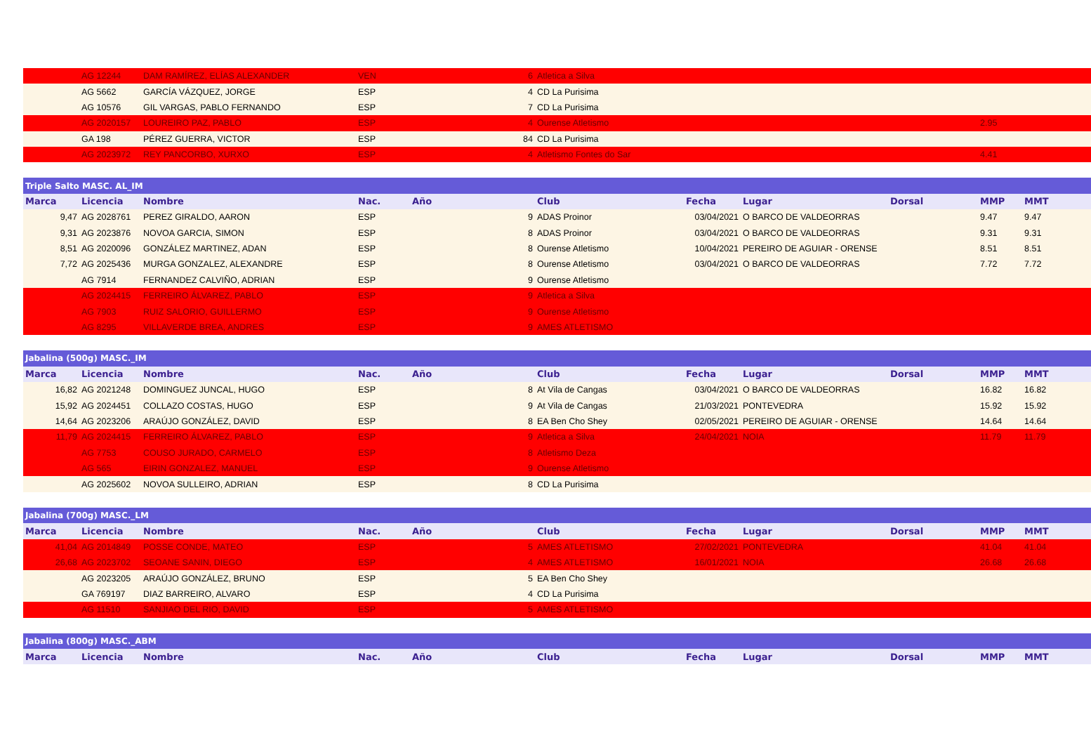| | AG 12244 | DAM RAMÍREZ, ELÍAS ALEXANDER | VEN | | 6 | Atletica a Silva | | | | | |
| | AG 5662 | GARCÍA VÁZQUEZ, JORGE | ESP | | 4 | CD La Purisima | | | | | |
| | AG 10576 | GIL VARGAS, PABLO FERNANDO | ESP | | 7 | CD La Purisima | | | | | |
| | AG 2020157 | LOUREIRO PAZ, PABLO | ESP | | 4 | Ourense Atletismo | | | | 2.95 | |
| | GA 198 | PÉREZ GUERRA, VICTOR | ESP | | 84 | CD La Purisima | | | | | |
| | AG 2023972 | REY PANCORBO, XURXO | ESP | | 4 | Atletismo Fontes do Sar | | | | 4.41 | |
| Triple Salto MASC. AL_IM | | | | | | | | | | | |
| --- | --- | --- | --- | --- | --- | --- | --- | --- | --- | --- | --- |
| Marca | Licencia | Nombre | Nac. | Año | | Club | Fecha | Lugar | Dorsal | MMP | MMT |
| 9,47 | AG 2028761 | PEREZ GIRALDO, AARON | ESP | | 9 | ADAS Proinor | 03/04/2021 | O BARCO DE VALDEORRAS | | 9.47 | 9.47 |
| 9,31 | AG 2023876 | NOVOA GARCIA, SIMON | ESP | | 8 | ADAS Proinor | 03/04/2021 | O BARCO DE VALDEORRAS | | 9.31 | 9.31 |
| 8,51 | AG 2020096 | GONZÁLEZ MARTINEZ, ADAN | ESP | | 8 | Ourense Atletismo | 10/04/2021 | PEREIRO DE AGUIAR - ORENSE | | 8.51 | 8.51 |
| 7,72 | AG 2025436 | MURGA GONZALEZ, ALEXANDRE | ESP | | 8 | Ourense Atletismo | 03/04/2021 | O BARCO DE VALDEORRAS | | 7.72 | 7.72 |
| | AG 7914 | FERNANDEZ CALVIÑO, ADRIAN | ESP | | 9 | Ourense Atletismo | | | | | |
| | AG 2024415 | FERREIRO ÁLVAREZ, PABLO | ESP | | 9 | Atletica a Silva | | | | | |
| | AG 7903 | RUIZ SALORIO, GUILLERMO | ESP | | 9 | Ourense Atletismo | | | | | |
| | AG 8295 | VILLAVERDE BREA, ANDRES | ESP | | 9 | AMES ATLETISMO | | | | | |
| Jabalina (500g) MASC._IM | | | | | | | | | | | |
| --- | --- | --- | --- | --- | --- | --- | --- | --- | --- | --- | --- |
| Marca | Licencia | Nombre | Nac. | Año | | Club | Fecha | Lugar | Dorsal | MMP | MMT |
| 16,82 | AG 2021248 | DOMINGUEZ JUNCAL, HUGO | ESP | | 8 | At Vila de Cangas | 03/04/2021 | O BARCO DE VALDEORRAS | | 16.82 | 16.82 |
| 15,92 | AG 2024451 | COLLAZO COSTAS, HUGO | ESP | | 9 | At Vila de Cangas | 21/03/2021 | PONTEVEDRA | | 15.92 | 15.92 |
| 14,64 | AG 2023206 | ARAÚJO GONZÁLEZ, DAVID | ESP | | 8 | EA Ben Cho Shey | 02/05/2021 | PEREIRO DE AGUIAR - ORENSE | | 14.64 | 14.64 |
| 11,79 | AG 2024415 | FERREIRO ÁLVAREZ, PABLO | ESP | | 9 | Atletica a Silva | 24/04/2021 | NOIA | | 11.79 | 11.79 |
| | AG 7753 | COUSO JURADO, CARMELO | ESP | | 8 | Atletismo Deza | | | | | |
| | AG 565 | EIRIN GONZALEZ, MANUEL | ESP | | 9 | Ourense Atletismo | | | | | |
| | AG 2025602 | NOVOA SULLEIRO, ADRIAN | ESP | | 8 | CD La Purisima | | | | | |
| Jabalina (700g) MASC._LM | | | | | | | | | | | |
| --- | --- | --- | --- | --- | --- | --- | --- | --- | --- | --- | --- |
| Marca | Licencia | Nombre | Nac. | Año | | Club | Fecha | Lugar | Dorsal | MMP | MMT |
| 41,04 | AG 2014849 | POSSE CONDE, MATEO | ESP | | 5 | AMES ATLETISMO | 27/02/2021 | PONTEVEDRA | | 41.04 | 41.04 |
| 26,68 | AG 2023702 | SEOANE SANIN, DIEGO | ESP | | 4 | AMES ATLETISMO | 16/01/2021 | NOIA | | 26.68 | 26.68 |
| | AG 2023205 | ARAÚJO GONZÁLEZ, BRUNO | ESP | | 5 | EA Ben Cho Shey | | | | | |
| | GA 769197 | DIAZ BARREIRO, ALVARO | ESP | | 4 | CD La Purisima | | | | | |
| | AG 11510 | SANJIAO DEL RIO, DAVID | ESP | | 5 | AMES ATLETISMO | | | | | |
| Jabalina (800g) MASC._ABM | | | | | | | | | | | |
| --- | --- | --- | --- | --- | --- | --- | --- | --- | --- | --- | --- |
| Marca | Licencia | Nombre | Nac. | Año | | Club | Fecha | Lugar | Dorsal | MMP | MMT |